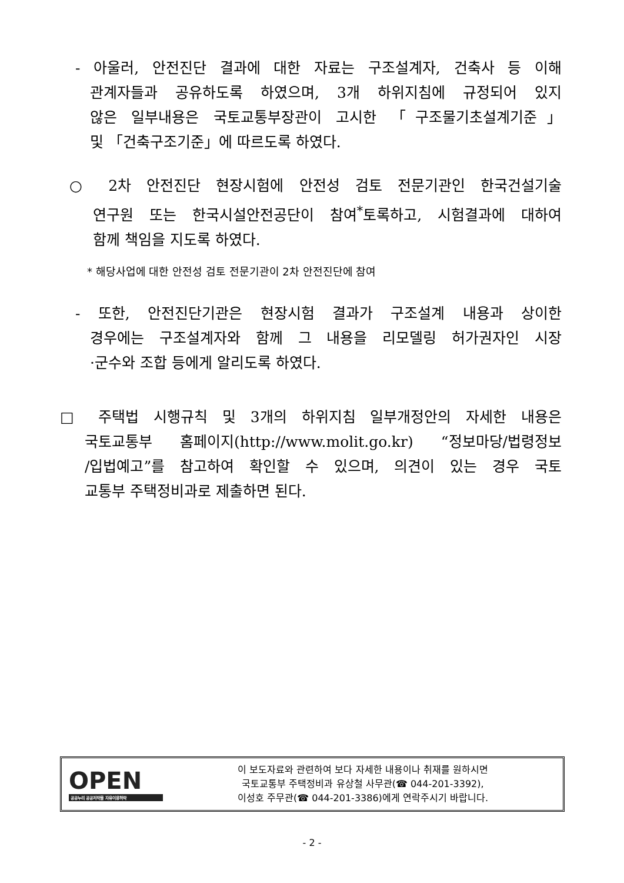- 아울러, 안전진단 결과에 대한 자료는 구조설계자, 건축사 등 이해
관계자들과 공유하도록 하였으며, 3개 하위지침에 규정되어 있지
않은 일부내용은 국토교통부장관이 고시한 「구조물기초설계기준」
및 「건축구조기준」에 따르도록 하였다.
○ 2차 안전진단 현장시험에 안전성 검토 전문기관인 한국건설기술
연구원 또는 한국시설안전공단이 참여<sup>*</sup>토록하고, 시험결과에 대하여
함께 책임을 지도록 하였다.
* 해당사업에 대한 안전성 검토 전문기관이 2차 안전진단에 참여
- 또한, 안전진단기관은 현장시험 결과가 구조설계 내용과 상이한
경우에는 구조설계자와 함께 그 내용을 리모델링 허가권자인 시장
·군수와 조합 등에게 알리도록 하였다.
□ 주택법 시행규칙 및 3개의 하위지침 일부개정안의 자세한 내용은
국토교통부 홈페이지(http://www.molit.go.kr) “정보마당/법령정보
/입법예고”를 참고하여 확인할 수 있으며, 의견이 있는 경우 국토
교통부 주택정비과로 제출하면 된다.
OPEN
공공누리 공공저작물 자유이용허락
이 보도자료와 관련하여 보다 자세한 내용이나 취재를 원하시면
국토교통부 주택정비과 유상철 사무관(☎ 044-201-3392),
이성호 주무관(☎ 044-201-3386)에게 연락주시기 바랍니다.
- 2 -